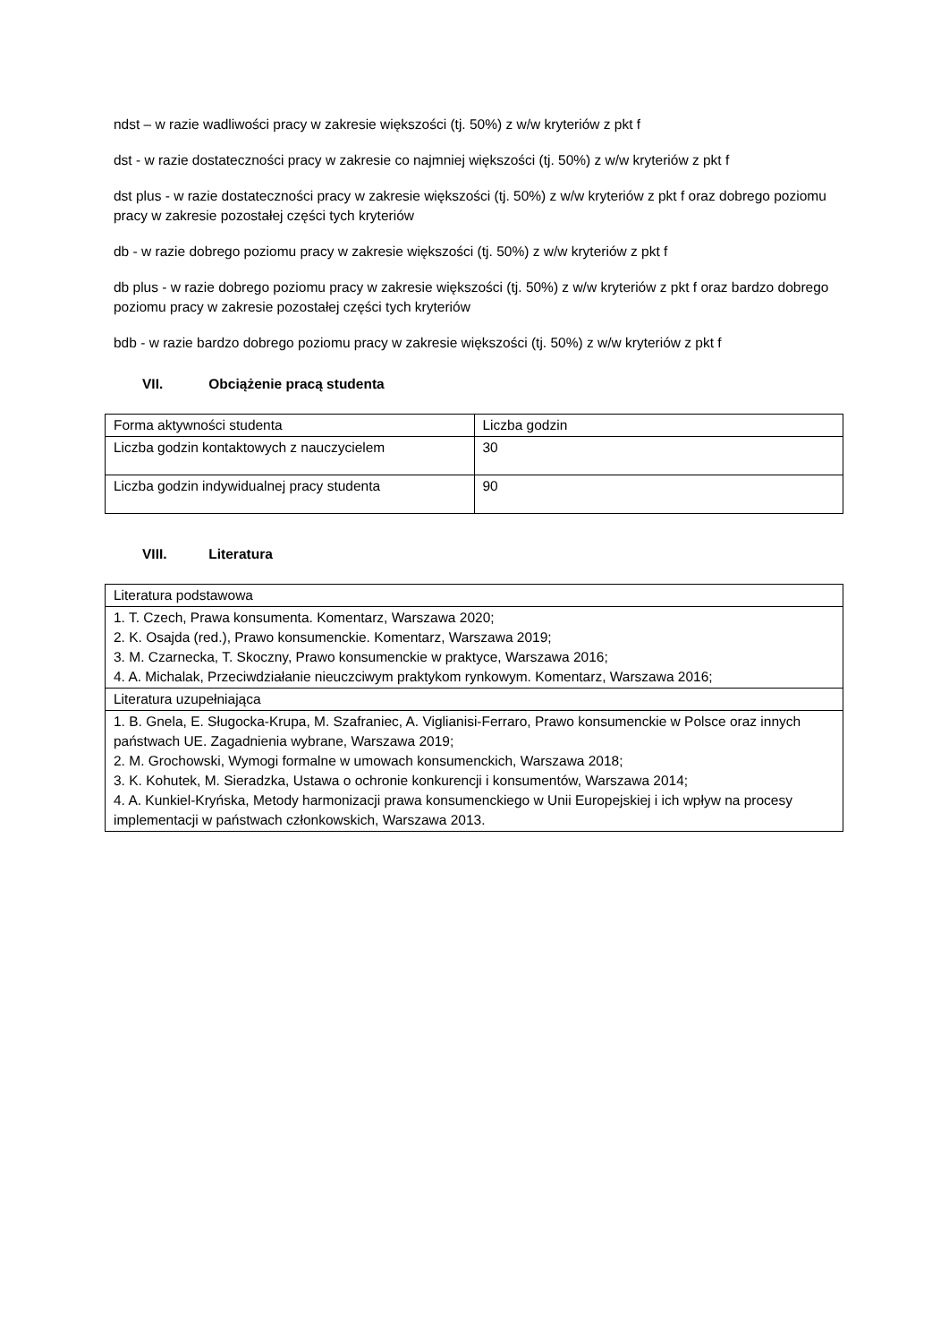ndst – w razie wadliwości pracy w zakresie większości (tj. 50%) z w/w kryteriów z pkt f
dst - w razie dostateczności pracy w zakresie co najmniej większości (tj. 50%) z w/w kryteriów z pkt f
dst plus - w razie dostateczności pracy w zakresie większości (tj. 50%) z w/w kryteriów z pkt f oraz dobrego poziomu pracy w zakresie pozostałej części tych kryteriów
db - w razie dobrego poziomu pracy w zakresie większości (tj. 50%) z w/w kryteriów z pkt f
db plus - w razie dobrego poziomu pracy w zakresie większości (tj. 50%) z w/w kryteriów z pkt f oraz bardzo dobrego poziomu pracy w zakresie pozostałej części tych kryteriów
bdb - w razie bardzo dobrego poziomu pracy w zakresie większości (tj. 50%) z w/w kryteriów z pkt f
VII. Obciążenie pracą studenta
| Forma aktywności studenta | Liczba godzin |
| Liczba godzin kontaktowych z nauczycielem | 30 |
| Liczba godzin indywidualnej pracy studenta | 90 |
VIII. Literatura
| Literatura podstawowa |
| 1. T. Czech, Prawa konsumenta. Komentarz, Warszawa 2020; 2. K. Osajda (red.), Prawo konsumenckie. Komentarz, Warszawa 2019; 3. M. Czarnecka, T. Skoczny, Prawo konsumenckie w praktyce, Warszawa 2016; 4. A. Michalak, Przeciwdziałanie nieuczciwym praktykom rynkowym. Komentarz, Warszawa 2016; |
| Literatura uzupełniająca |
| 1. B. Gnela, E. Sługocka-Krupa, M. Szafraniec, A. Viglianisi-Ferraro, Prawo konsumenckie w Polsce oraz innych państwach UE. Zagadnienia wybrane, Warszawa 2019; 2. M. Grochowski, Wymogi formalne w umowach konsumenckich, Warszawa 2018; 3. K. Kohutek, M. Sieradzka, Ustawa o ochronie konkurencji i konsumentów, Warszawa 2014; 4. A. Kunkiel-Kryńska, Metody harmonizacji prawa konsumenckiego w Unii Europejskiej i ich wpływ na procesy implementacji w państwach członkowskich, Warszawa 2013. |